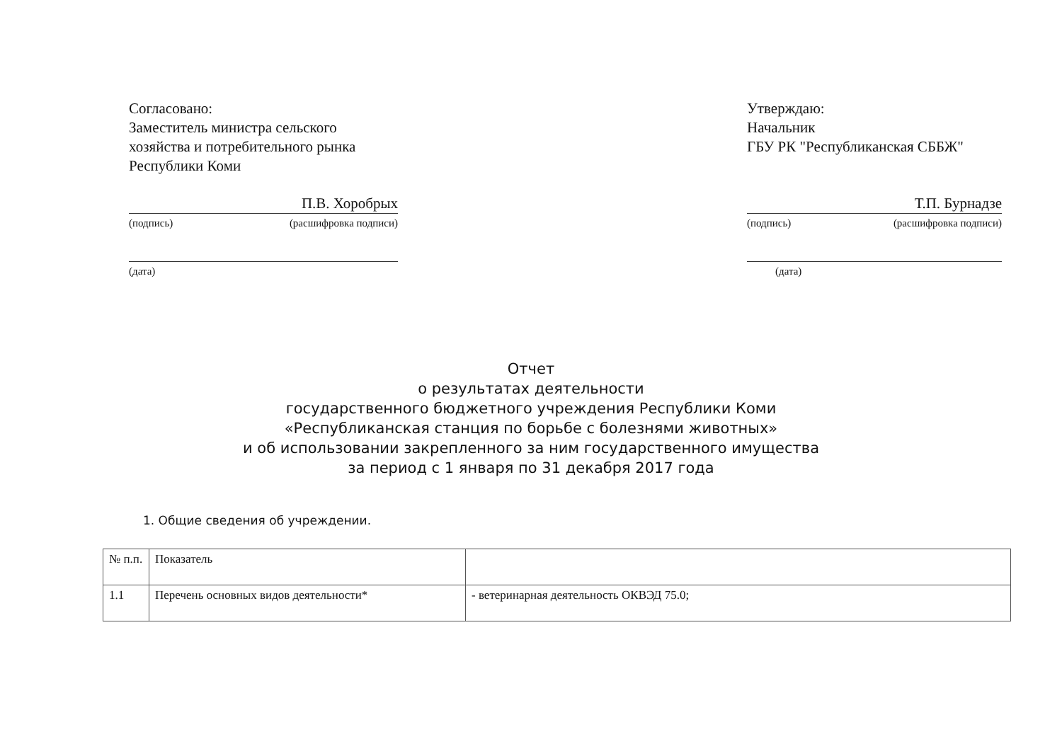Согласовано:
Заместитель министра сельского хозяйства и потребительного рынка Республики Коми
П.В. Хоробрых
(подпись) (расшифровка подписи)
(дата)
Утверждаю:
Начальник
ГБУ РК "Республиканская СББЖ"
Т.П. Бурнадзе
(подпись) (расшифровка подписи)
(дата)
Отчет
о результатах деятельности
государственного бюджетного учреждения Республики Коми
«Республиканская станция по борьбе с болезнями животных»
и об использовании закрепленного за ним государственного имущества
за период с 1 января по 31 декабря 2017 года
1. Общие сведения об учреждении.
| № п.п. | Показатель | |
| --- | --- | --- |
| 1.1 | Перечень основных видов деятельности* | - ветеринарная деятельность ОКВЭД 75.0; |